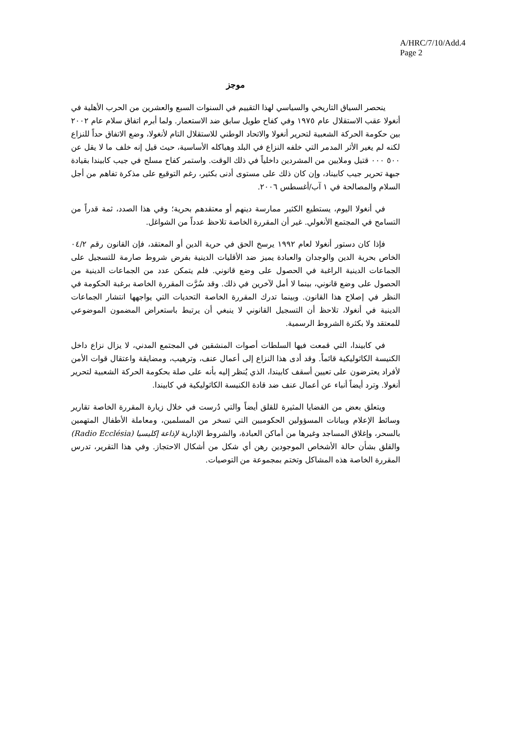A/HRC/7/10/Add.4
Page 2
موجز
ينحصر السياق التاريخي والسياسي لهذا التقييم في السنوات السبع والعشرين من الحرب الأهلية في أنغولا عقب الاستقلال عام ١٩٧٥ وفي كفاح طويل سابق ضد الاستعمار. ولما أبرم اتفاق سلام عام ٢٠٠٢ بين حكومة الحركة الشعبية لتحرير أنغولا والاتحاد الوطني للاستقلال التام لأنغولا، وضع الاتفاق حداً للنزاع لكنه لم يغير الأثر المدمر التي خلفه النزاع في البلد وهياكله الأساسية، حيث قيل إنه خلف ما لا يقل عن ٥٠٠ ٠٠٠ قتيل وملايين من المشردين داخلياً في ذلك الوقت. واستمر كفاح مسلح في جيب كابيندا بقيادة جبهة تحرير جيب كابيناد، وإن كان ذلك على مستوى أدنى بكثير، رغم التوقيع على مذكرة تفاهم من أجل السلام والمصالحة في ١ آب/أغسطس ٢٠٠٦.
في أنغولا اليوم، يستطيع الكثير ممارسة دينهم أو معتقدهم بحرية؛ وفي هذا الصدد، ثمة قدراً من التسامح في المجتمع الأنغولي. غير أن المقررة الخاصة تلاحظ عدداً من الشواغل.
فإذا كان دستور أنغولا لعام ١٩٩٢ يرسخ الحق في حرية الدين أو المعتقد، فإن القانون رقم ٠٤/٢ الخاص بحرية الدين والوجدان والعبادة يميز ضد الأقليات الدينية بفرض شروط صارمة للتسجيل على الجماعات الدينية الراغبة في الحصول على وضع قانوني. فلم يتمكن عدد من الجماعات الدينية من الحصول على وضع قانوني، بينما لا أمل لآخرين في ذلك. وقد سُرَّت المقررة الخاصة برغبة الحكومة في النظر في إصلاح هذا القانون. وبينما تدرك المقررة الخاصة التحديات التي يواجهها انتشار الجماعات الدينية في أنغولا، تلاحظ أن التسجيل القانوني لا ينبغي أن يرتبط باستعراض المضمون الموضوعي للمعتقد ولا بكثرة الشروط الرسمية.
في كابيندا، التي قمعت فيها السلطات أصوات المنشقين في المجتمع المدني، لا يزال نزاع داخل الكنيسة الكاثوليكية قائماً. وقد أدى هذا النزاع إلى أعمال عنف، وترهيب، ومضايقة واعتقال قوات الأمن لأفراد يعترضون على تعيين أسقف كابيندا، الذي يُنظر إليه بأنه على صلة بحكومة الحركة الشعبية لتحرير أنغولا. وترد أيضاً أنباء عن أعمال عنف ضد قادة الكنيسة الكاثوليكية في كابيندا.
ويتعلق بعض من القضايا المثيرة للقلق أيضاً والتي دُرست في خلال زيارة المقررة الخاصة تقارير وسائط الإعلام وبيانات المسؤولين الحكوميين التي تسخر من المسلمين، ومعاملة الأطفال المتهمين بالسحر، وإغلاق المساجد وغيرها من أماكن العبادة، والشروط الإدارية لإذاعة إكليسيا (Radio Ecclésia) والقلق بشأن حالة الأشخاص الموجودين رهن أي شكل من أشكال الاحتجاز. وفي هذا التقرير، تدرس المقررة الخاصة هذه المشاكل وتختم بمجموعة من التوصيات.